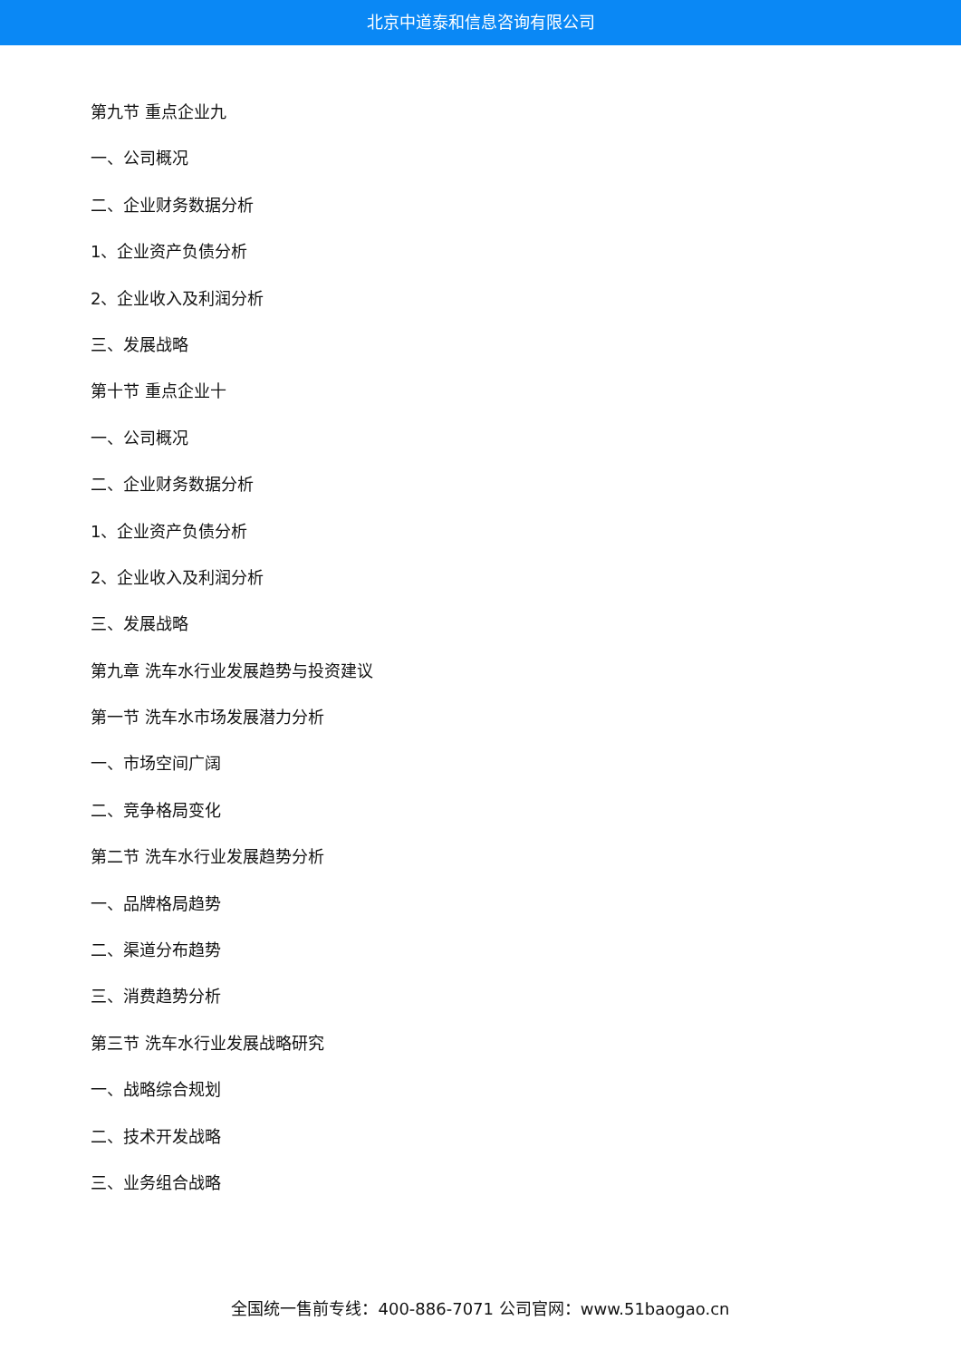北京中道泰和信息咨询有限公司
第九节 重点企业九
一、公司概况
二、企业财务数据分析
1、企业资产负债分析
2、企业收入及利润分析
三、发展战略
第十节 重点企业十
一、公司概况
二、企业财务数据分析
1、企业资产负债分析
2、企业收入及利润分析
三、发展战略
第九章 洗车水行业发展趋势与投资建议
第一节 洗车水市场发展潜力分析
一、市场空间广阔
二、竞争格局变化
第二节 洗车水行业发展趋势分析
一、品牌格局趋势
二、渠道分布趋势
三、消费趋势分析
第三节 洗车水行业发展战略研究
一、战略综合规划
二、技术开发战略
三、业务组合战略
全国统一售前专线：400-886-7071 公司官网：www.51baogao.cn